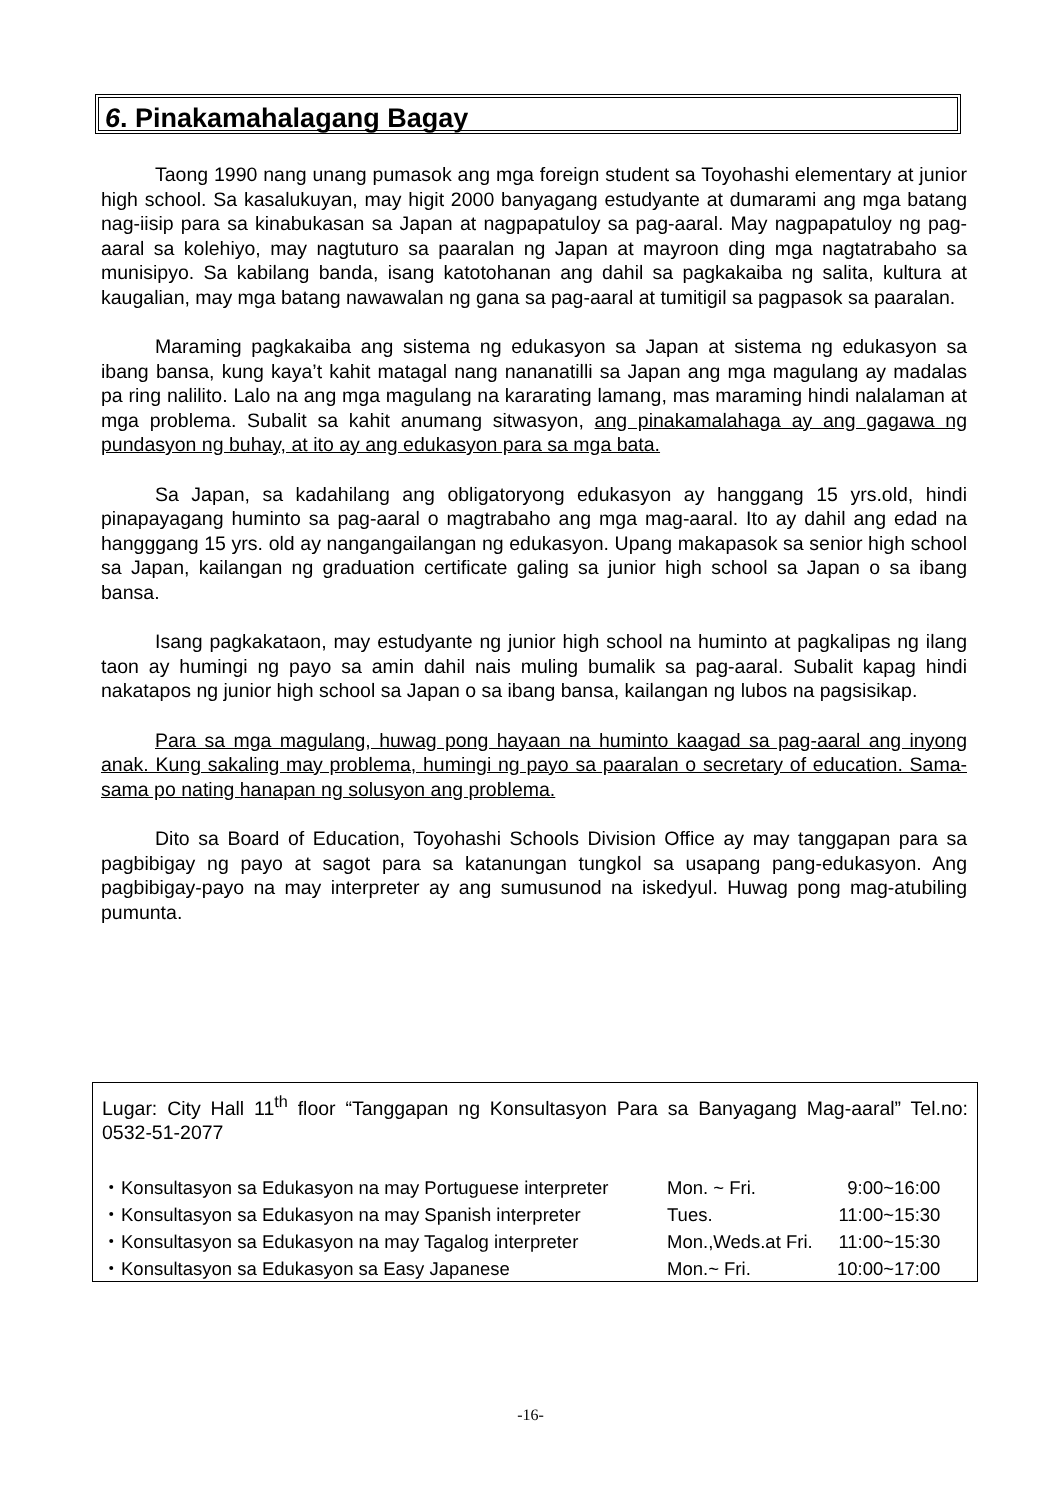6. Pinakamahalagang Bagay
Taong 1990 nang unang pumasok ang mga foreign student sa Toyohashi elementary at junior high school. Sa kasalukuyan, may higit 2000 banyagang estudyante at dumarami ang mga batang nag-iisip para sa kinabukasan sa Japan at nagpapatuloy sa pag-aaral. May nagpapatuloy ng pag-aaral sa kolehiyo, may nagtuturo sa paaralan ng Japan at mayroon ding mga nagtatrabaho sa munisipyo. Sa kabilang banda, isang katotohanan ang dahil sa pagkakaiba ng salita, kultura at kaugalian, may mga batang nawawalan ng gana sa pag-aaral at tumitigil sa pagpasok sa paaralan.
Maraming pagkakaiba ang sistema ng edukasyon sa Japan at sistema ng edukasyon sa ibang bansa, kung kaya’t kahit matagal nang nananatilli sa Japan ang mga magulang ay madalas pa ring nalilito. Lalo na ang mga magulang na kararating lamang, mas maraming hindi nalalaman at mga problema. Subalit sa kahit anumang sitwasyon, ang pinakamalahaga ay ang gagawa ng pundasyon ng buhay, at ito ay ang edukasyon para sa mga bata.
Sa Japan, sa kadahilang ang obligatoryong edukasyon ay hanggang 15 yrs.old, hindi pinapayagang huminto sa pag-aaral o magtrabaho ang mga mag-aaral. Ito ay dahil ang edad na hangggang 15 yrs. old ay nangangailangan ng edukasyon. Upang makapasok sa senior high school sa Japan, kailangan ng graduation certificate galing sa junior high school sa Japan o sa ibang bansa.
Isang pagkakataon, may estudyante ng junior high school na huminto at pagkalipas ng ilang taon ay humingi ng payo sa amin dahil nais muling bumalik sa pag-aaral. Subalit kapag hindi nakatapos ng junior high school sa Japan o sa ibang bansa, kailangan ng lubos na pagsisikap.
Para sa mga magulang, huwag pong hayaan na huminto kaagad sa pag-aaral ang inyong anak. Kung sakaling may problema, humingi ng payo sa paaralan o secretary of education. Sama-sama po nating hanapan ng solusyon ang problema.
Dito sa Board of Education, Toyohashi Schools Division Office ay may tanggapan para sa pagbibigay ng payo at sagot para sa katanungan tungkol sa usapang pang-edukasyon. Ang pagbibigay-payo na may interpreter ay ang sumusunod na iskedyul. Huwag pong mag-atubiling pumunta.
Lugar: City Hall 11<sup>th</sup> floor “Tanggapan ng Konsultasyon Para sa Banyagang Mag-aaral” Tel.no: 0532-51-2077
| ・Konsultasyon sa Edukasyon na may Portuguese interpreter | Mon. ~ Fri. | 9:00~16:00 |
| ・Konsultasyon sa Edukasyon na may Spanish interpreter | Tues. | 11:00~15:30 |
| ・Konsultasyon sa Edukasyon na may Tagalog interpreter | Mon.,Weds.at Fri. | 11:00~15:30 |
| ・Konsultasyon sa Edukasyon sa Easy Japanese | Mon.~ Fri. | 10:00~17:00 |
-16-